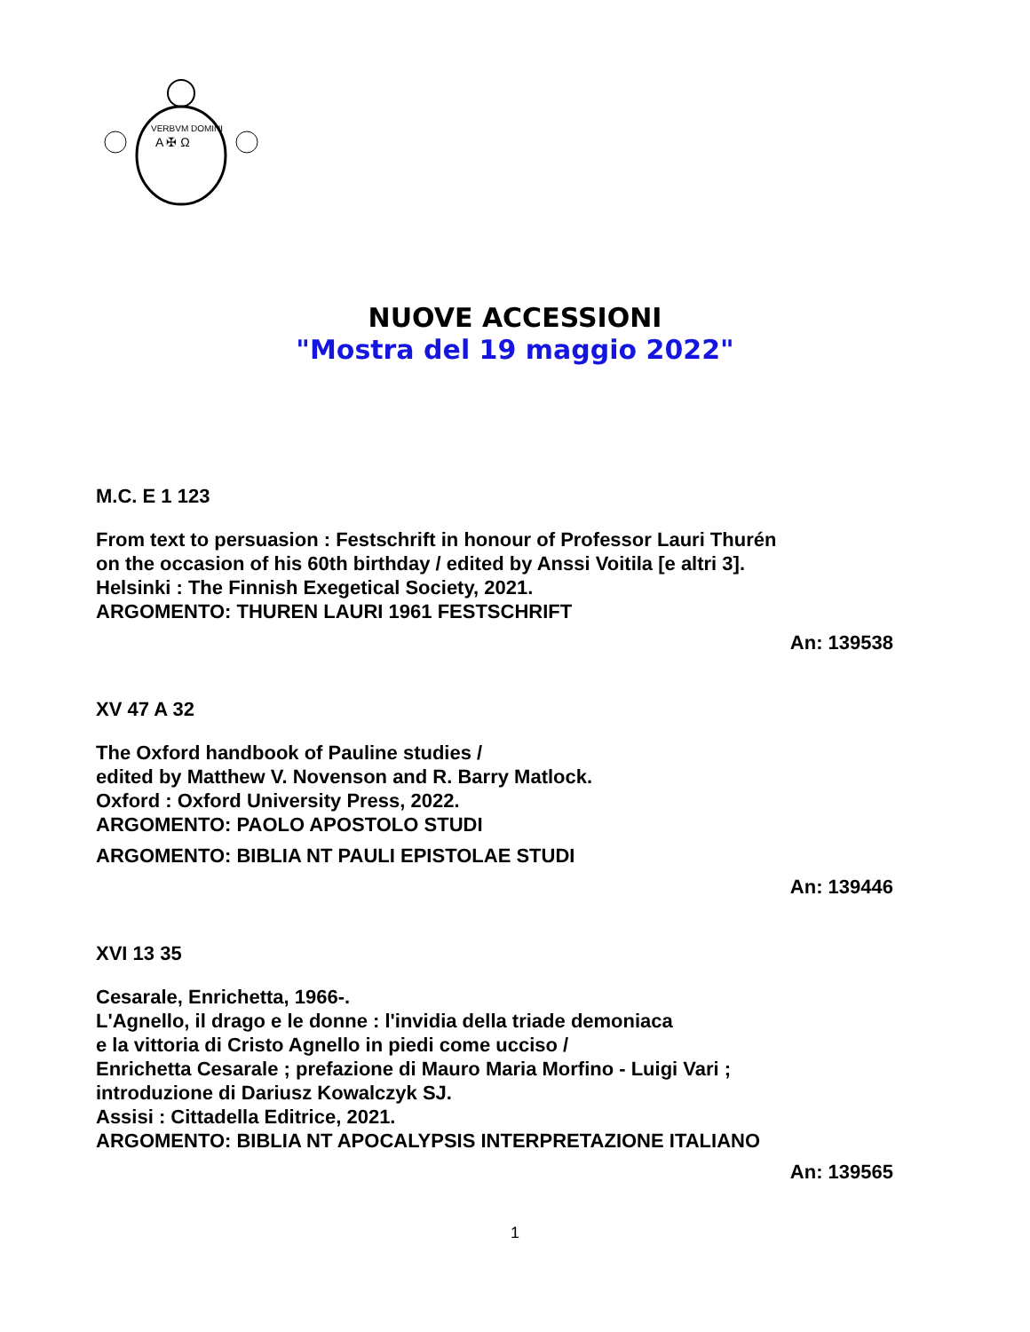VERBVM DOMINI
A ✠ Ω
NUOVE ACCESSIONI
"Mostra del 19 maggio 2022"
M.C. E 1 123
From text to persuasion : Festschrift in honour of Professor Lauri Thurén
on the occasion of his 60th birthday / edited by Anssi Voitila [e altri 3].
Helsinki : The Finnish Exegetical Society, 2021.
ARGOMENTO: THUREN LAURI 1961 FESTSCHRIFT
An: 139538
XV 47 A 32
The Oxford handbook of Pauline studies /
edited by Matthew V. Novenson and R. Barry Matlock.
Oxford : Oxford University Press, 2022.
ARGOMENTO: PAOLO APOSTOLO STUDI
ARGOMENTO: BIBLIA NT PAULI EPISTOLAE STUDI
An: 139446
XVI 13 35
Cesarale, Enrichetta, 1966-.
L'Agnello, il drago e le donne : l'invidia della triade demoniaca
e la vittoria di Cristo Agnello in piedi come ucciso /
Enrichetta Cesarale ; prefazione di Mauro Maria Morfino - Luigi Vari ;
introduzione di Dariusz Kowalczyk SJ.
Assisi : Cittadella Editrice, 2021.
ARGOMENTO: BIBLIA NT APOCALYPSIS INTERPRETAZIONE ITALIANO
An: 139565
1